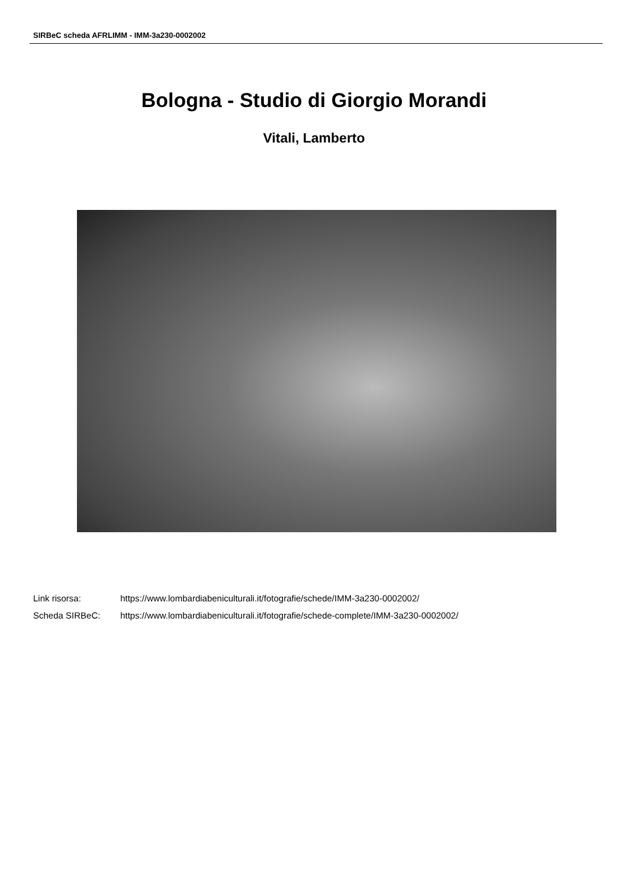SIRBeC scheda AFRLIMM - IMM-3a230-0002002
Bologna - Studio di Giorgio Morandi
Vitali, Lamberto
Link risorsa: https://www.lombardiabeniculturali.it/fotografie/schede/IMM-3a230-0002002/
Scheda SIRBeC: https://www.lombardiabeniculturali.it/fotografie/schede-complete/IMM-3a230-0002002/